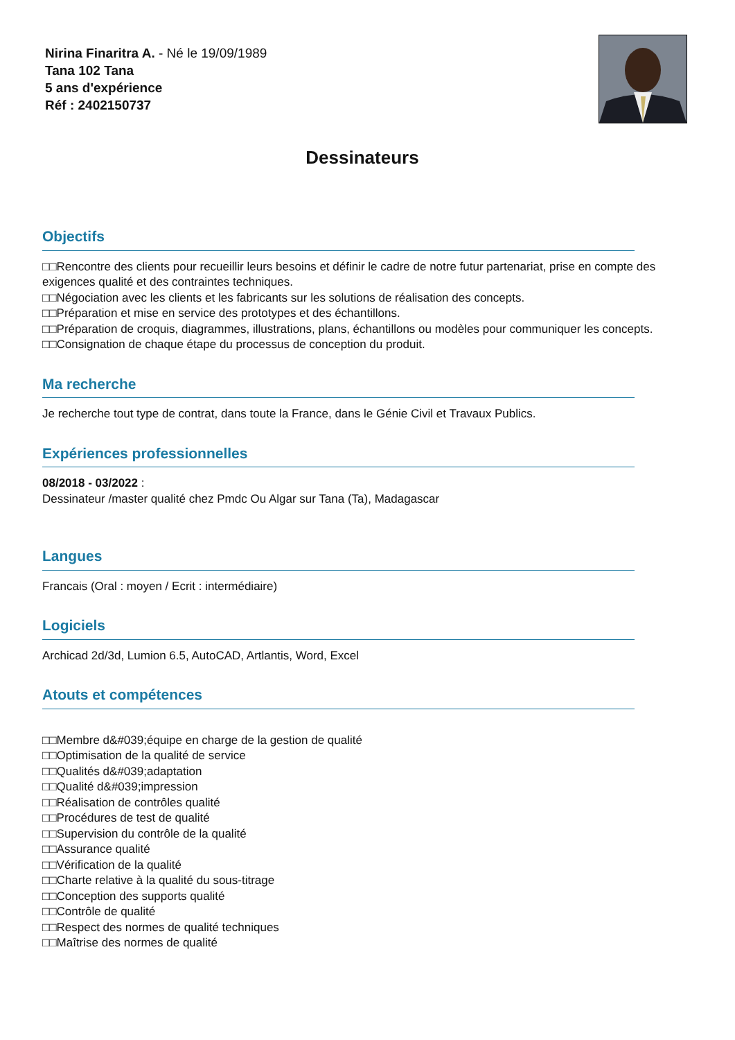Nirina Finaritra A. - Né le 19/09/1989
Tana 102 Tana
5 ans d'expérience
Réf : 2402150737
Dessinateurs
Objectifs
□□Rencontre des clients pour recueillir leurs besoins et définir le cadre de notre futur partenariat, prise en compte des exigences qualité et des contraintes techniques.
□□Négociation avec les clients et les fabricants sur les solutions de réalisation des concepts.
□□Préparation et mise en service des prototypes et des échantillons.
□□Préparation de croquis, diagrammes, illustrations, plans, échantillons ou modèles pour communiquer les concepts.
□□Consignation de chaque étape du processus de conception du produit.
Ma recherche
Je recherche tout type de contrat, dans toute la France, dans le Génie Civil et Travaux Publics.
Expériences professionnelles
08/2018 - 03/2022 :
Dessinateur /master qualité chez Pmdc Ou Algar sur Tana (Ta), Madagascar
Langues
Francais (Oral : moyen / Ecrit : intermédiaire)
Logiciels
Archicad 2d/3d, Lumion 6.5, AutoCAD, Artlantis, Word, Excel
Atouts et compétences
□□Membre d&#039;équipe en charge de la gestion de qualité
□□Optimisation de la qualité de service
□□Qualités d&#039;adaptation
□□Qualité d&#039;impression
□□Réalisation de contrôles qualité
□□Procédures de test de qualité
□□Supervision du contrôle de la qualité
□□Assurance qualité
□□Vérification de la qualité
□□Charte relative à la qualité du sous-titrage
□□Conception des supports qualité
□□Contrôle de qualité
□□Respect des normes de qualité techniques
□□Maîtrise des normes de qualité